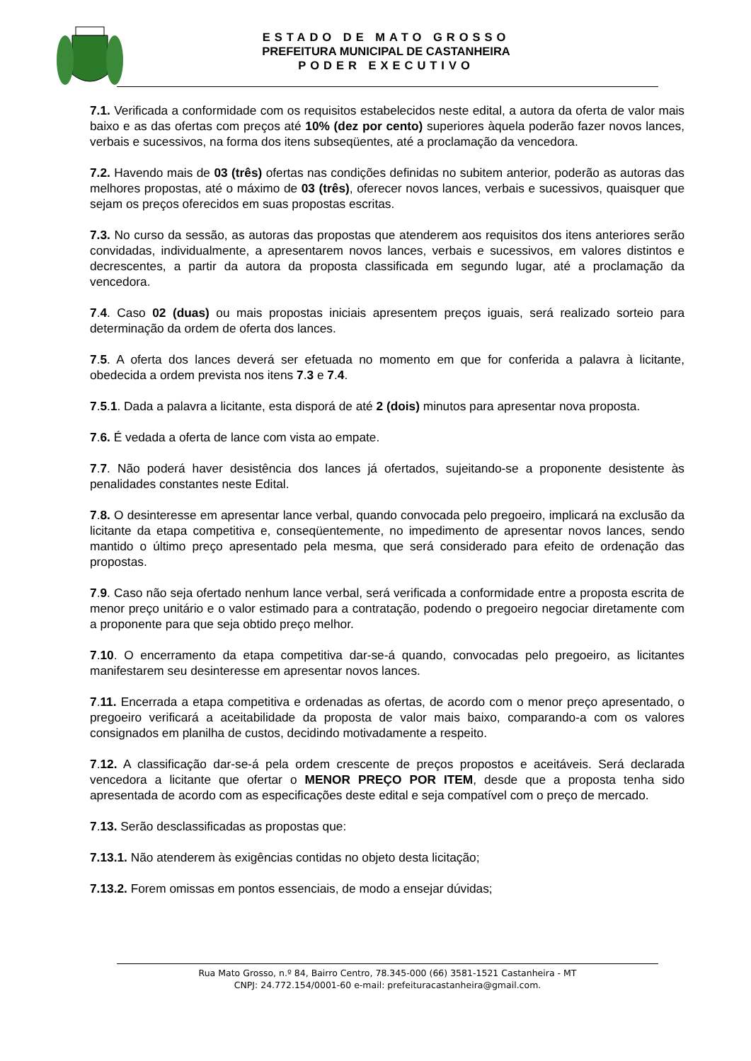ESTADO DE MATO GROSSO
PREFEITURA MUNICIPAL DE CASTANHEIRA
PODER EXECUTIVO
7.1. Verificada a conformidade com os requisitos estabelecidos neste edital, a autora da oferta de valor mais baixo e as das ofertas com preços até 10% (dez por cento) superiores àquela poderão fazer novos lances, verbais e sucessivos, na forma dos itens subseqüentes, até a proclamação da vencedora.
7.2. Havendo mais de 03 (três) ofertas nas condições definidas no subitem anterior, poderão as autoras das melhores propostas, até o máximo de 03 (três), oferecer novos lances, verbais e sucessivos, quaisquer que sejam os preços oferecidos em suas propostas escritas.
7.3. No curso da sessão, as autoras das propostas que atenderem aos requisitos dos itens anteriores serão convidadas, individualmente, a apresentarem novos lances, verbais e sucessivos, em valores distintos e decrescentes, a partir da autora da proposta classificada em segundo lugar, até a proclamação da vencedora.
7.4. Caso 02 (duas) ou mais propostas iniciais apresentem preços iguais, será realizado sorteio para determinação da ordem de oferta dos lances.
7.5. A oferta dos lances deverá ser efetuada no momento em que for conferida a palavra à licitante, obedecida a ordem prevista nos itens 7.3 e 7.4.
7.5.1. Dada a palavra a licitante, esta disporá de até 2 (dois) minutos para apresentar nova proposta.
7.6. É vedada a oferta de lance com vista ao empate.
7.7. Não poderá haver desistência dos lances já ofertados, sujeitando-se a proponente desistente às penalidades constantes neste Edital.
7.8. O desinteresse em apresentar lance verbal, quando convocada pelo pregoeiro, implicará na exclusão da licitante da etapa competitiva e, conseqüentemente, no impedimento de apresentar novos lances, sendo mantido o último preço apresentado pela mesma, que será considerado para efeito de ordenação das propostas.
7.9. Caso não seja ofertado nenhum lance verbal, será verificada a conformidade entre a proposta escrita de menor preço unitário e o valor estimado para a contratação, podendo o pregoeiro negociar diretamente com a proponente para que seja obtido preço melhor.
7.10. O encerramento da etapa competitiva dar-se-á quando, convocadas pelo pregoeiro, as licitantes manifestarem seu desinteresse em apresentar novos lances.
7.11. Encerrada a etapa competitiva e ordenadas as ofertas, de acordo com o menor preço apresentado, o pregoeiro verificará a aceitabilidade da proposta de valor mais baixo, comparando-a com os valores consignados em planilha de custos, decidindo motivadamente a respeito.
7.12. A classificação dar-se-á pela ordem crescente de preços propostos e aceitáveis. Será declarada vencedora a licitante que ofertar o MENOR PREÇO POR ITEM, desde que a proposta tenha sido apresentada de acordo com as especificações deste edital e seja compatível com o preço de mercado.
7.13. Serão desclassificadas as propostas que:
7.13.1. Não atenderem às exigências contidas no objeto desta licitação;
7.13.2. Forem omissas em pontos essenciais, de modo a ensejar dúvidas;
Rua Mato Grosso, n.º 84, Bairro Centro, 78.345-000 (66) 3581-1521 Castanheira - MT
CNPJ: 24.772.154/0001-60 e-mail: prefeituracastanheira@gmail.com.